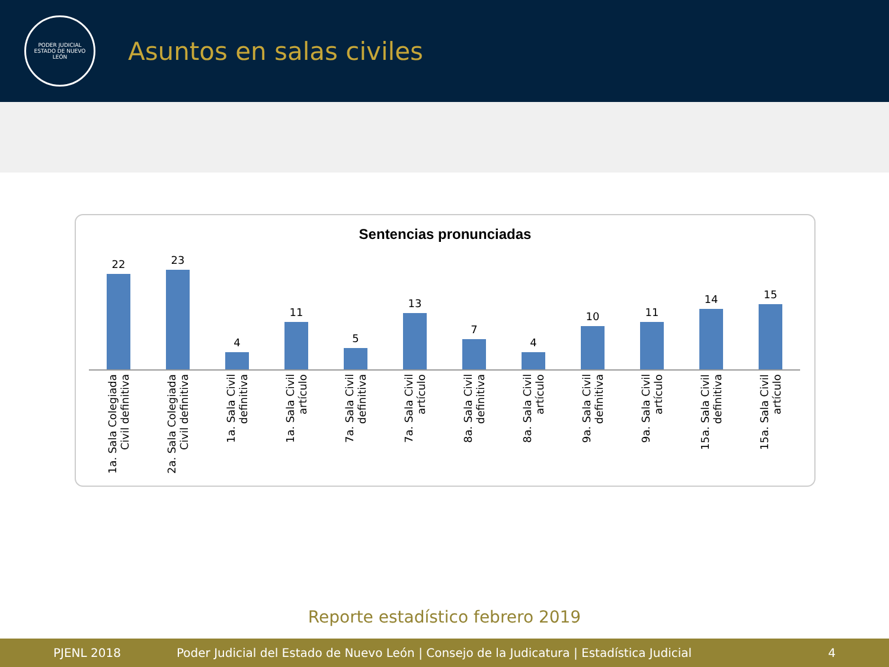PODER JUDICIAL
ESTADO DE NUEVO LEÓN
Asuntos en salas civiles
Sentencias pronunciadas
22 23 4 11 5 13 7 4 10 11 14 15
1a. Sala Colegiada Civil definitiva
2a. Sala Colegiada Civil definitiva
1a. Sala Civil definitiva
1a. Sala Civil artículo
7a. Sala Civil definitiva
7a. Sala Civil artículo
8a. Sala Civil definitiva
8a. Sala Civil artículo
9a. Sala Civil definitiva
9a. Sala Civil artículo
15a. Sala Civil definitiva
15a. Sala Civil artículo
Reporte estadístico febrero 2019
PJENL 2018 Poder Judicial del Estado de Nuevo León | Consejo de la Judicatura | Estadística Judicial 4